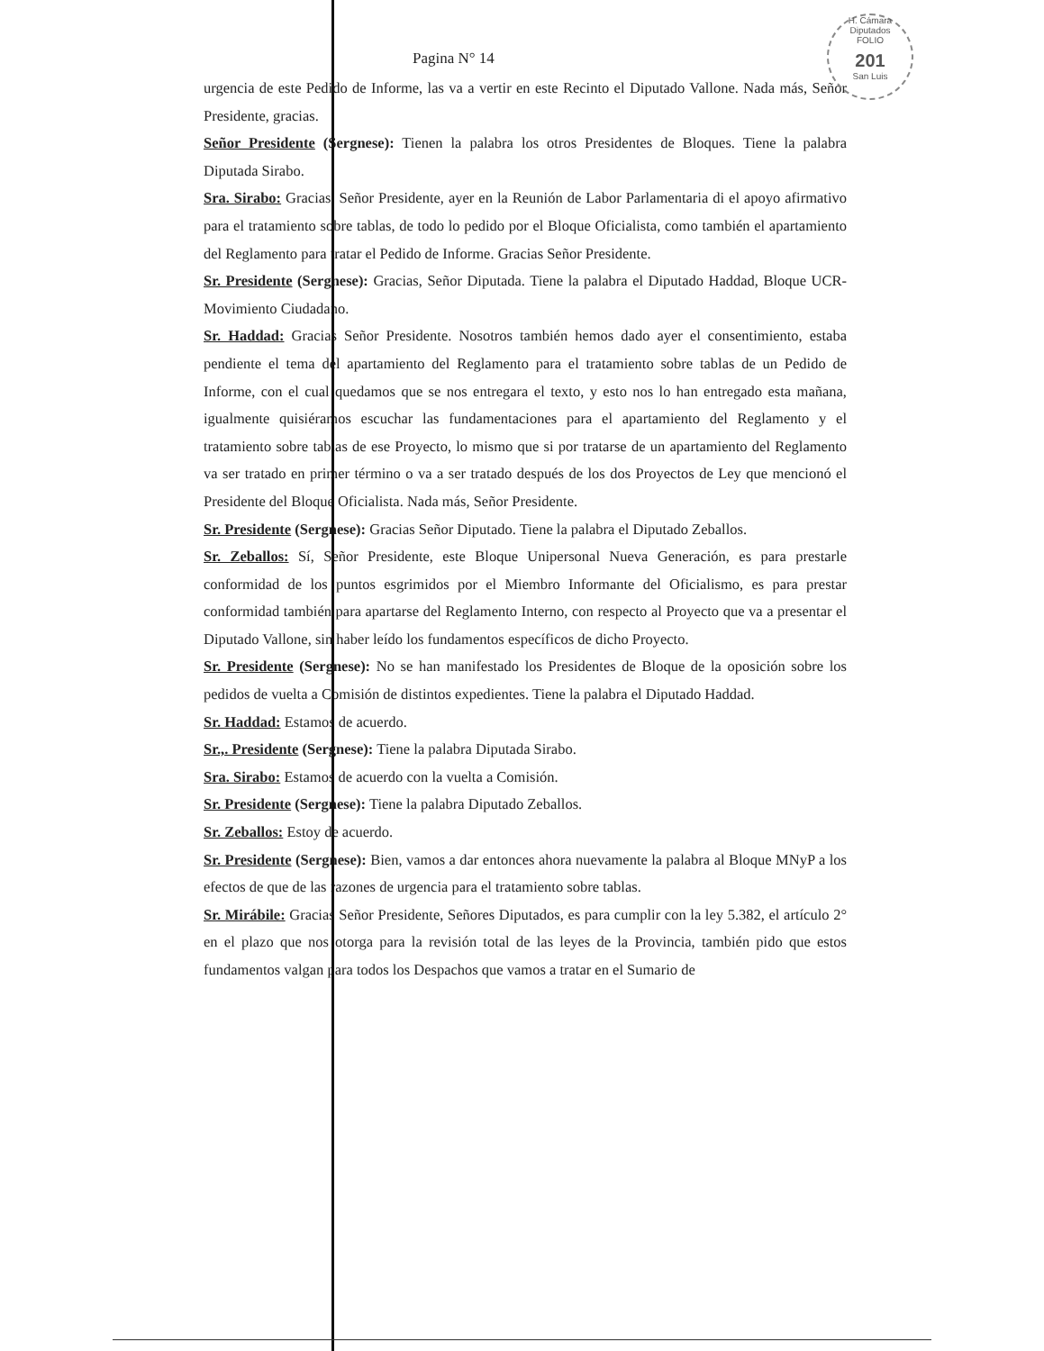H. Cámara Diputados
FOLIO
201
San Luis
Pagina N° 14
urgencia de este Pedido de Informe, las va a vertir en este Recinto el Diputado Vallone. Nada más, Señor Presidente, gracias.
Señor Presidente (Sergnese): Tienen la palabra los otros Presidentes de Bloques. Tiene la palabra Diputada Sirabo.
Sra. Sirabo: Gracias, Señor Presidente, ayer en la Reunión de Labor Parlamentaria di el apoyo afirmativo para el tratamiento sobre tablas, de todo lo pedido por el Bloque Oficialista, como también el apartamiento del Reglamento para tratar el Pedido de Informe. Gracias Señor Presidente.
Sr. Presidente (Sergnese): Gracias, Señor Diputada. Tiene la palabra el Diputado Haddad, Bloque UCR-Movimiento Ciudadano.
Sr. Haddad: Gracias Señor Presidente. Nosotros también hemos dado ayer el consentimiento, estaba pendiente el tema del apartamiento del Reglamento para el tratamiento sobre tablas de un Pedido de Informe, con el cual quedamos que se nos entregara el texto, y esto nos lo han entregado esta mañana, igualmente quisiéramos escuchar las fundamentaciones para el apartamiento del Reglamento y el tratamiento sobre tablas de ese Proyecto, lo mismo que si por tratarse de un apartamiento del Reglamento va ser tratado en primer término o va a ser tratado después de los dos Proyectos de Ley que mencionó el Presidente del Bloque Oficialista. Nada más, Señor Presidente.
Sr. Presidente (Sergnese): Gracias Señor Diputado. Tiene la palabra el Diputado Zeballos.
Sr. Zeballos: Sí, Señor Presidente, este Bloque Unipersonal Nueva Generación, es para prestarle conformidad de los puntos esgrimidos por el Miembro Informante del Oficialismo, es para prestar conformidad también para apartarse del Reglamento Interno, con respecto al Proyecto que va a presentar el Diputado Vallone, sin haber leído los fundamentos específicos de dicho Proyecto.
Sr. Presidente (Sergnese): No se han manifestado los Presidentes de Bloque de la oposición sobre los pedidos de vuelta a Comisión de distintos expedientes. Tiene la palabra el Diputado Haddad.
Sr. Haddad: Estamos de acuerdo.
Sr.,. Presidente (Sergnese): Tiene la palabra Diputada Sirabo.
Sra. Sirabo: Estamos de acuerdo con la vuelta a Comisión.
Sr. Presidente (Sergnese): Tiene la palabra Diputado Zeballos.
Sr. Zeballos: Estoy de acuerdo.
Sr. Presidente (Sergnese): Bien, vamos a dar entonces ahora nuevamente la palabra al Bloque MNyP a los efectos de que de las razones de urgencia para el tratamiento sobre tablas.
Sr. Mirábile: Gracias Señor Presidente, Señores Diputados, es para cumplir con la ley 5.382, el artículo 2° en el plazo que nos otorga para la revisión total de las leyes de la Provincia, también pido que estos fundamentos valgan para todos los Despachos que vamos a tratar en el Sumario de